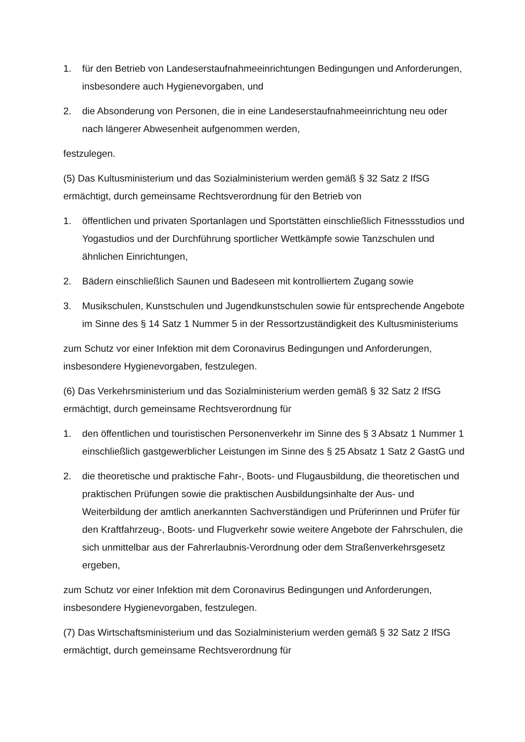1. für den Betrieb von Landeserstaufnahmeeinrichtungen Bedingungen und Anforderungen, insbesondere auch Hygienevorgaben, und
2. die Absonderung von Personen, die in eine Landeserstaufnahmeeinrichtung neu oder nach längerer Abwesenheit aufgenommen werden,
festzulegen.
(5) Das Kultusministerium und das Sozialministerium werden gemäß § 32 Satz 2 IfSG ermächtigt, durch gemeinsame Rechtsverordnung für den Betrieb von
1. öffentlichen und privaten Sportanlagen und Sportstätten einschließlich Fitnessstudios und Yogastudios und der Durchführung sportlicher Wettkämpfe sowie Tanzschulen und ähnlichen Einrichtungen,
2. Bädern einschließlich Saunen und Badeseen mit kontrolliertem Zugang sowie
3. Musikschulen, Kunstschulen und Jugendkunstschulen sowie für entsprechende Angebote im Sinne des § 14 Satz 1 Nummer 5 in der Ressortzuständigkeit des Kultusministeriums
zum Schutz vor einer Infektion mit dem Coronavirus Bedingungen und Anforderungen, insbesondere Hygienevorgaben, festzulegen.
(6) Das Verkehrsministerium und das Sozialministerium werden gemäß § 32 Satz 2 IfSG ermächtigt, durch gemeinsame Rechtsverordnung für
1. den öffentlichen und touristischen Personenverkehr im Sinne des § 3 Absatz 1 Nummer 1 einschließlich gastgewerblicher Leistungen im Sinne des § 25 Absatz 1 Satz 2 GastG und
2. die theoretische und praktische Fahr-, Boots- und Flugausbildung, die theoretischen und praktischen Prüfungen sowie die praktischen Ausbildungsinhalte der Aus- und Weiterbildung der amtlich anerkannten Sachverständigen und Prüferinnen und Prüfer für den Kraftfahrzeug-, Boots- und Flugverkehr sowie weitere Angebote der Fahrschulen, die sich unmittelbar aus der Fahrerlaubnis-Verordnung oder dem Straßenverkehrsgesetz ergeben,
zum Schutz vor einer Infektion mit dem Coronavirus Bedingungen und Anforderungen, insbesondere Hygienevorgaben, festzulegen.
(7) Das Wirtschaftsministerium und das Sozialministerium werden gemäß § 32 Satz 2 IfSG ermächtigt, durch gemeinsame Rechtsverordnung für